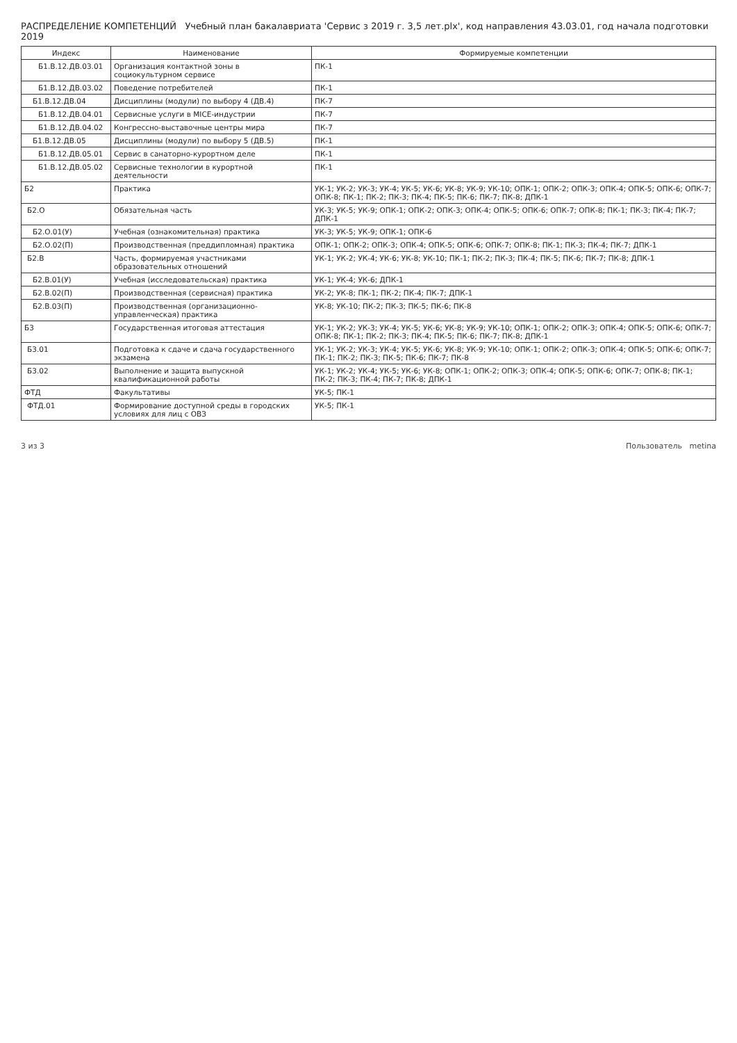РАСПРЕДЕЛЕНИЕ КОМПЕТЕНЦИЙ Учебный план бакалавриата 'Сервис з 2019 г. 3,5 лет.plx', код направления 43.03.01, год начала подготовки 2019
| Индекс | Наименование | Формируемые компетенции |
| --- | --- | --- |
| Б1.В.12.ДВ.03.01 | Организация контактной зоны в социокультурном сервисе | ПК-1 |
| Б1.В.12.ДВ.03.02 | Поведение потребителей | ПК-1 |
| Б1.В.12.ДВ.04 | Дисциплины (модули) по выбору 4 (ДВ.4) | ПК-7 |
| Б1.В.12.ДВ.04.01 | Сервисные услуги в MICE-индустрии | ПК-7 |
| Б1.В.12.ДВ.04.02 | Конгрессно-выставочные центры мира | ПК-7 |
| Б1.В.12.ДВ.05 | Дисциплины (модули) по выбору 5 (ДВ.5) | ПК-1 |
| Б1.В.12.ДВ.05.01 | Сервис в санаторно-курортном деле | ПК-1 |
| Б1.В.12.ДВ.05.02 | Сервисные технологии в курортной деятельности | ПК-1 |
| Б2 | Практика | УК-1; УК-2; УК-3; УК-4; УК-5; УК-6; УК-8; УК-9; УК-10; ОПК-1; ОПК-2; ОПК-3; ОПК-4; ОПК-5; ОПК-6; ОПК-7; ОПК-8; ПК-1; ПК-2; ПК-3; ПК-4; ПК-5; ПК-6; ПК-7; ПК-8; ДПК-1 |
| Б2.О | Обязательная часть | УК-3; УК-5; УК-9; ОПК-1; ОПК-2; ОПК-3; ОПК-4; ОПК-5; ОПК-6; ОПК-7; ОПК-8; ПК-1; ПК-3; ПК-4; ПК-7; ДПК-1 |
| Б2.О.01(У) | Учебная (ознакомительная) практика | УК-3; УК-5; УК-9; ОПК-1; ОПК-6 |
| Б2.О.02(П) | Производственная (преддипломная) практика | ОПК-1; ОПК-2; ОПК-3; ОПК-4; ОПК-5; ОПК-6; ОПК-7; ОПК-8; ПК-1; ПК-3; ПК-4; ПК-7; ДПК-1 |
| Б2.В | Часть, формируемая участниками образовательных отношений | УК-1; УК-2; УК-4; УК-6; УК-8; УК-10; ПК-1; ПК-2; ПК-3; ПК-4; ПК-5; ПК-6; ПК-7; ПК-8; ДПК-1 |
| Б2.В.01(У) | Учебная (исследовательская) практика | УК-1; УК-4; УК-6; ДПК-1 |
| Б2.В.02(П) | Производственная (сервисная) практика | УК-2; УК-8; ПК-1; ПК-2; ПК-4; ПК-7; ДПК-1 |
| Б2.В.03(П) | Производственная (организационно-управленческая) практика | УК-8; УК-10; ПК-2; ПК-3; ПК-5; ПК-6; ПК-8 |
| Б3 | Государственная итоговая аттестация | УК-1; УК-2; УК-3; УК-4; УК-5; УК-6; УК-8; УК-9; УК-10; ОПК-1; ОПК-2; ОПК-3; ОПК-4; ОПК-5; ОПК-6; ОПК-7; ОПК-8; ПК-1; ПК-2; ПК-3; ПК-4; ПК-5; ПК-6; ПК-7; ПК-8; ДПК-1 |
| Б3.01 | Подготовка к сдаче и сдача государственного экзамена | УК-1; УК-2; УК-3; УК-4; УК-5; УК-6; УК-8; УК-9; УК-10; ОПК-1; ОПК-2; ОПК-3; ОПК-4; ОПК-5; ОПК-6; ОПК-7; ПК-1; ПК-2; ПК-3; ПК-5; ПК-6; ПК-7; ПК-8 |
| Б3.02 | Выполнение и защита выпускной квалификационной работы | УК-1; УК-2; УК-4; УК-5; УК-6; УК-8; ОПК-1; ОПК-2; ОПК-3; ОПК-4; ОПК-5; ОПК-6; ОПК-7; ОПК-8; ПК-1; ПК-2; ПК-3; ПК-4; ПК-7; ПК-8; ДПК-1 |
| ФТД | Факультативы | УК-5; ПК-1 |
| ФТД.01 | Формирование доступной среды в городских условиях для лиц с ОВЗ | УК-5; ПК-1 |
3 из 3 Пользователь metina